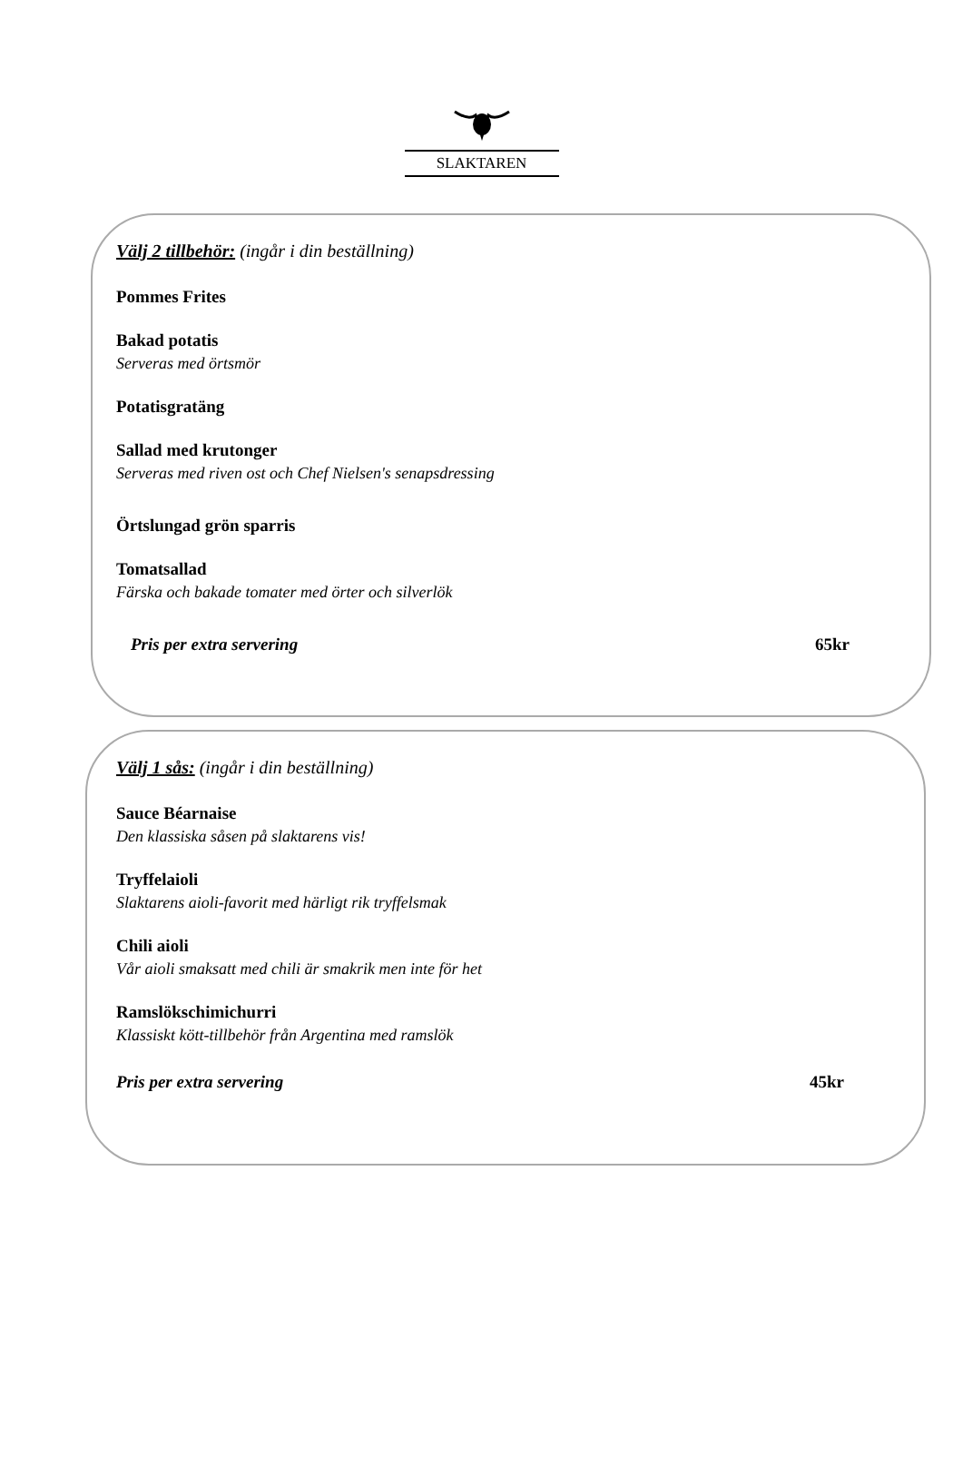SLAKTAREN
Välj 2 tillbehör: (ingår i din beställning)
Pommes Frites
Bakad potatis
Serveras med örtsmör
Potatisgratäng
Sallad med krutonger
Serveras med riven ost och Chef Nielsen's senapsdressing
Örtslungad grön sparris
Tomatsallad
Färska och bakade tomater med örter och silverlök
Pris per extra servering 65kr
Välj 1 sås: (ingår i din beställning)
Sauce Béarnaise
Den klassiska såsen på slaktarens vis!
Tryffelaioli
Slaktarens aioli-favorit med härligt rik tryffelsmak
Chili aioli
Vår aioli smaksatt med chili är smakrik men inte för het
Ramslökschimichurri
Klassiskt kött-tillbehör från Argentina med ramslök
Pris per extra servering 45kr